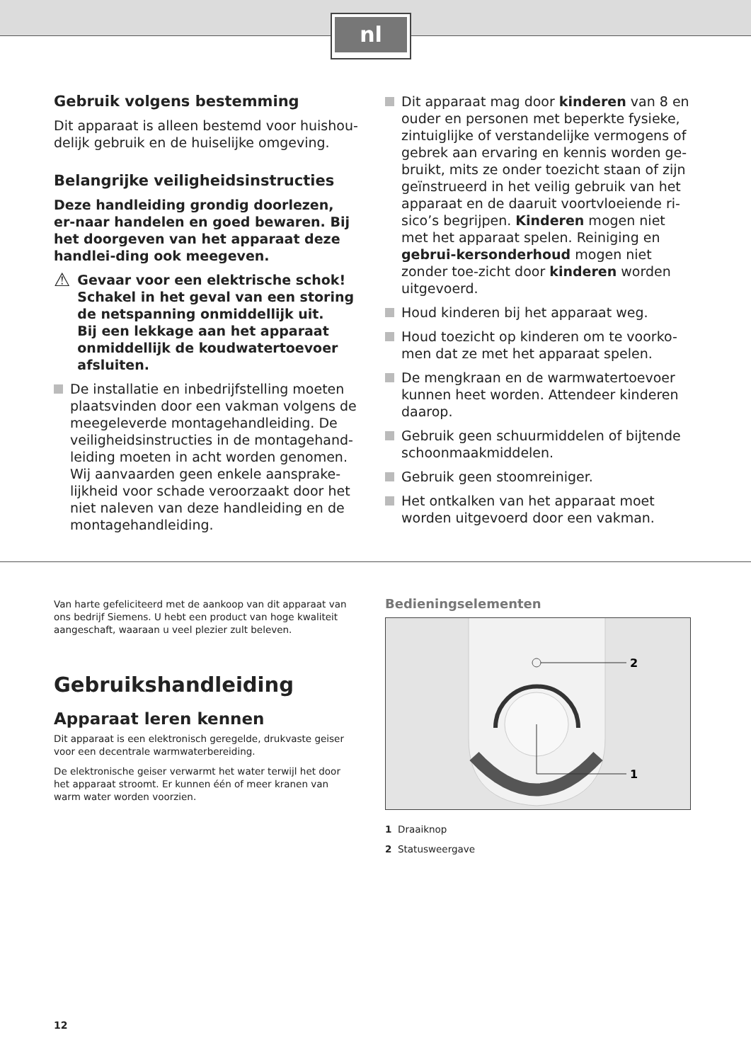nl
Gebruik volgens bestemming
Dit apparaat is alleen bestemd voor huishou-delijk gebruik en de huiselijke omgeving.
Belangrijke veiligheidsinstructies
Deze handleiding grondig doorlezen, er-naar handelen en goed bewaren. Bij het doorgeven van het apparaat deze handlei-ding ook meegeven.
⚠ Gevaar voor een elektrische schok!
Schakel in het geval van een storing de netspanning onmiddellijk uit.
Bij een lekkage aan het apparaat onmiddellijk de koudwatertoevoer afsluiten.
De installatie en inbedrijfstelling moeten plaatsvinden door een vakman volgens de meegeleverde montagehandleiding. De veiligheidsinstructies in de montagehand-leiding moeten in acht worden genomen. Wij aanvaarden geen enkele aansprake-lijkheid voor schade veroorzaakt door het niet naleven van deze handleiding en de montagehandleiding.
Dit apparaat mag door kinderen van 8 en ouder en personen met beperkte fysieke, zintuiglijke of verstandelijke vermogens of gebrek aan ervaring en kennis worden ge-bruikt, mits ze onder toezicht staan of zijn geïnstrueerd in het veilig gebruik van het apparaat en de daaruit voortvloeiende ri-sico’s begrijpen. Kinderen mogen niet met het apparaat spelen. Reiniging en gebrui-kersonderhoud mogen niet zonder toe-zicht door kinderen worden uitgevoerd.
Houd kinderen bij het apparaat weg.
Houd toezicht op kinderen om te voorko-men dat ze met het apparaat spelen.
De mengkraan en de warmwatertoevoer kunnen heet worden. Attendeer kinderen daarop.
Gebruik geen schuurmiddelen of bijtende schoonmaakmiddelen.
Gebruik geen stoomreiniger.
Het ontkalken van het apparaat moet worden uitgevoerd door een vakman.
Van harte gefeliciteerd met de aankoop van dit apparaat van ons bedrijf Siemens. U hebt een product van hoge kwaliteit aangeschaft, waaraan u veel plezier zult beleven.
Gebruikshandleiding
Apparaat leren kennen
Dit apparaat is een elektronisch geregelde, drukvaste geiser voor een decentrale warmwaterbereiding.
De elektronische geiser verwarmt het water terwijl het door het apparaat stroomt. Er kunnen één of meer kranen van warm water worden voorzien.
Bedieningselementen
2
1
1 Draaiknop
2 Statusweergave
12